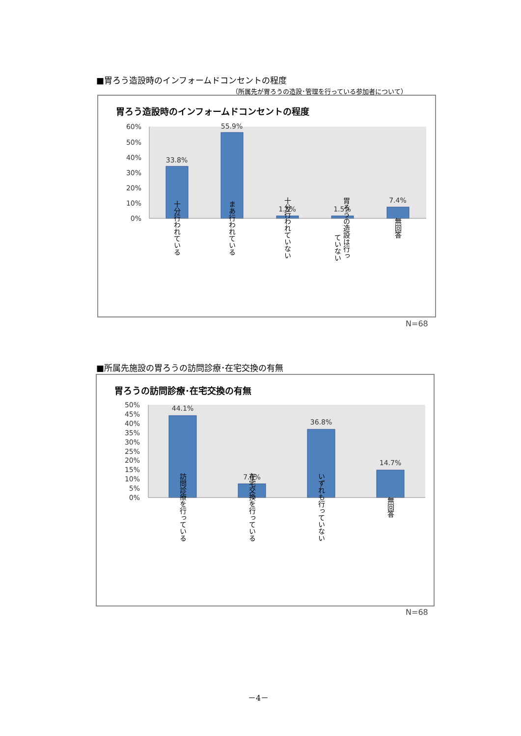■胃ろう造設時のインフォームドコンセントの程度
（所属先が胃ろうの造設･管理を行っている参加者について）
胃ろう造設時のインフォームドコンセントの程度
60%
50%
40%
30%
20%
10%
0%
33.8%
55.9%
1.5%
1.5%
7.4%
十分行われている
まあ行われている
十分行われていない
胃ろうの造設は行っ
ていない
無回答
N=68
■所属先施設の胃ろうの訪問診療･在宅交換の有無
胃ろうの訪問診療･在宅交換の有無
50%
45%
40%
35%
30%
25%
20%
15%
10%
5%
0%
44.1%
7.4%
36.8%
14.7%
訪問診療を行っている
在宅交換を行っている
いずれも行っていない
無回答
N=68
－4－